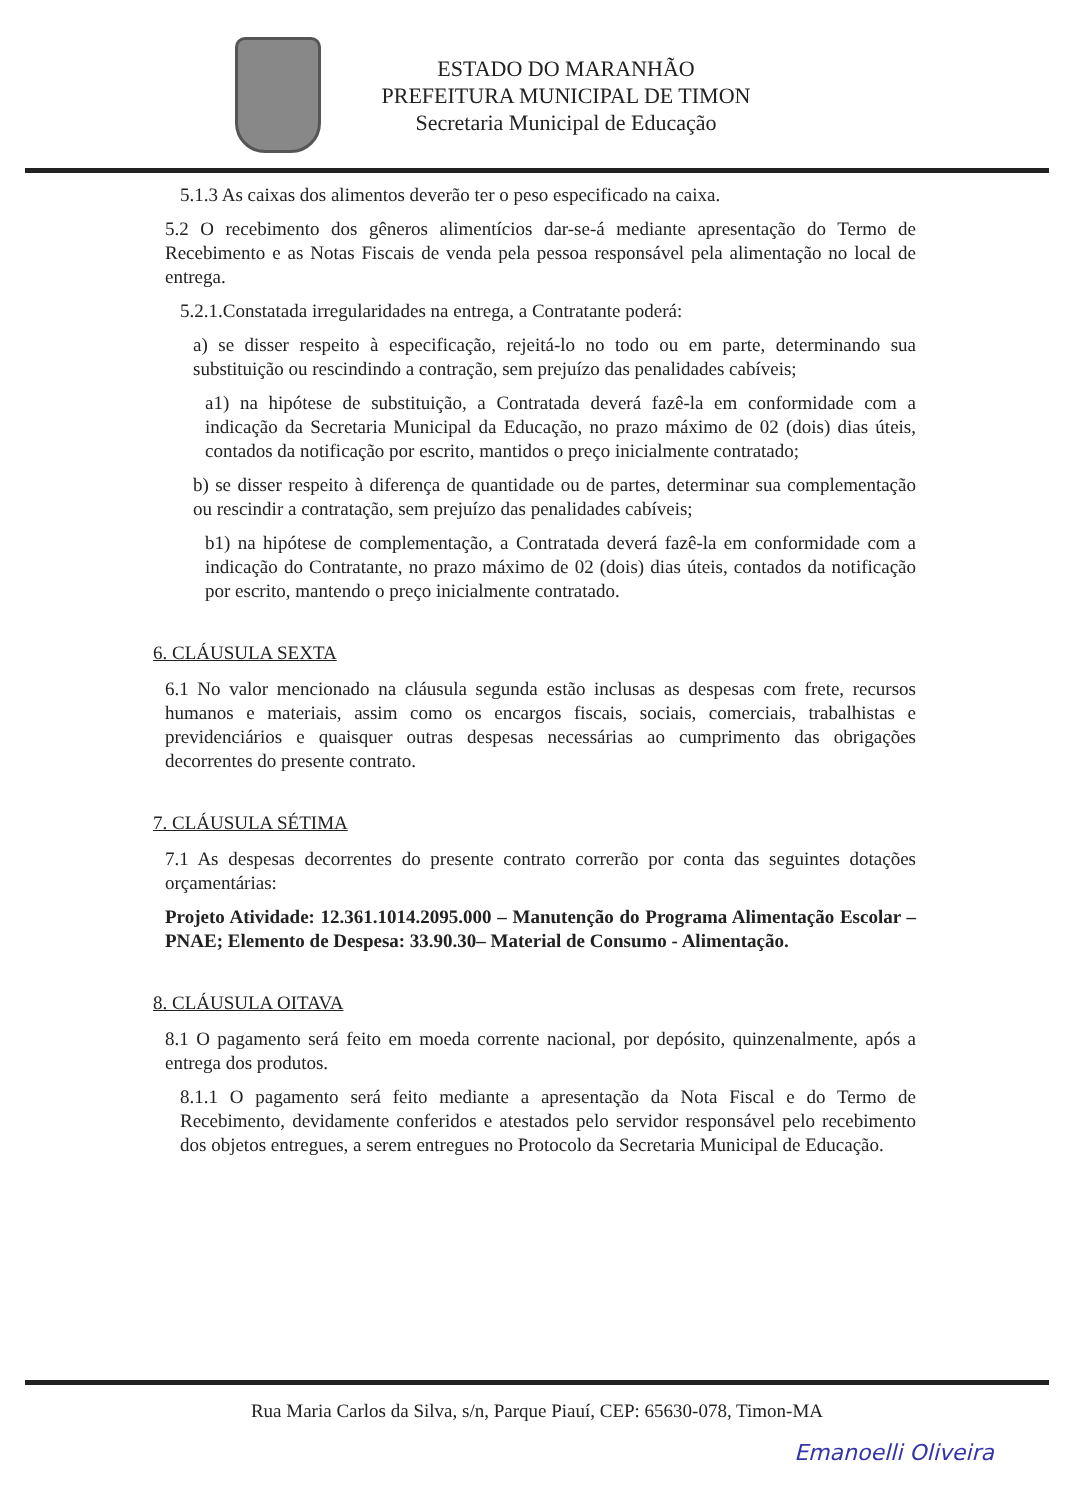ESTADO DO MARANHÃO
PREFEITURA MUNICIPAL DE TIMON
Secretaria Municipal de Educação
5.1.3 As caixas dos alimentos deverão ter o peso especificado na caixa.
5.2 O recebimento dos gêneros alimentícios dar-se-á mediante apresentação do Termo de Recebimento e as Notas Fiscais de venda pela pessoa responsável pela alimentação no local de entrega.
5.2.1.Constatada irregularidades na entrega, a Contratante poderá:
a) se disser respeito à especificação, rejeitá-lo no todo ou em parte, determinando sua substituição ou rescindindo a contração, sem prejuízo das penalidades cabíveis;
a1) na hipótese de substituição, a Contratada deverá fazê-la em conformidade com a indicação da Secretaria Municipal da Educação, no prazo máximo de 02 (dois) dias úteis, contados da notificação por escrito, mantidos o preço inicialmente contratado;
b) se disser respeito à diferença de quantidade ou de partes, determinar sua complementação ou rescindir a contratação, sem prejuízo das penalidades cabíveis;
b1) na hipótese de complementação, a Contratada deverá fazê-la em conformidade com a indicação do Contratante, no prazo máximo de 02 (dois) dias úteis, contados da notificação por escrito, mantendo o preço inicialmente contratado.
6. CLÁUSULA SEXTA
6.1 No valor mencionado na cláusula segunda estão inclusas as despesas com frete, recursos humanos e materiais, assim como os encargos fiscais, sociais, comerciais, trabalhistas e previdenciários e quaisquer outras despesas necessárias ao cumprimento das obrigações decorrentes do presente contrato.
7. CLÁUSULA SÉTIMA
7.1 As despesas decorrentes do presente contrato correrão por conta das seguintes dotações orçamentárias:
Projeto Atividade: 12.361.1014.2095.000 – Manutenção do Programa Alimentação Escolar – PNAE; Elemento de Despesa: 33.90.30– Material de Consumo - Alimentação.
8. CLÁUSULA OITAVA
8.1 O pagamento será feito em moeda corrente nacional, por depósito, quinzenalmente, após a entrega dos produtos.
8.1.1 O pagamento será feito mediante a apresentação da Nota Fiscal e do Termo de Recebimento, devidamente conferidos e atestados pelo servidor responsável pelo recebimento dos objetos entregues, a serem entregues no Protocolo da Secretaria Municipal de Educação.
Rua Maria Carlos da Silva, s/n, Parque Piauí, CEP: 65630-078, Timon-MA
Emanoelli Oliveira